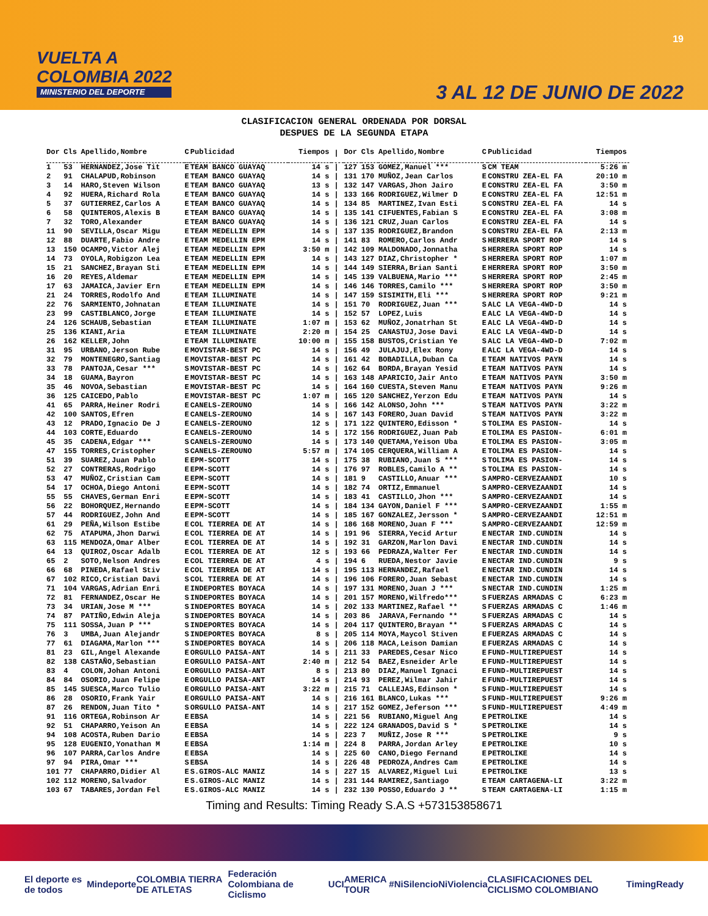VUELTA A
COLOMBIA 2022
MINISTERIO DEL DEPORTE
3 AL 12 DE JUNIO DE 2022
19
CLASIFICACION GENERAL ORDENADA POR DORSAL
DESPUES DE LA SEGUNDA ETAPA
| Dor | Cls | Apellido,Nombre | C | Publicidad | Tiempos | / | Dor | Cls | Apellido,Nombre | C | Publicidad | Tiempos |
| --- | --- | --- | --- | --- | --- | --- | --- | --- | --- | --- | --- | --- |
| 1 | 53 | HERNANDEZ,Jose Tit | E | TEAM BANCO GUAYAQ | 14 s | / | 127 | 153 | GOMEZ,Manuel *** | S | CM TEAM | 5:26 m |
| 2 | 91 | CHALAPUD,Robinson | E | TEAM BANCO GUAYAQ | 14 s | / | 131 | 170 | MUÑOZ,Jean Carlos | E | CONSTRU ZEA-EL FA | 20:10 m |
| 3 | 14 | HARO,Steven Wilson | E | TEAM BANCO GUAYAQ | 13 s | / | 132 | 147 | VARGAS,Jhon Jairo | E | CONSTRU ZEA-EL FA | 3:50 m |
| 4 | 92 | HUERA,Richard Rola | E | TEAM BANCO GUAYAQ | 14 s | / | 133 | 166 | RODRIGUEZ,Wilmer D | E | CONSTRU ZEA-EL FA | 12:51 m |
| 5 | 37 | GUTIERREZ,Carlos A | E | TEAM BANCO GUAYAQ | 14 s | / | 134 | 85 | MARTINEZ,Ivan Esti | S | CONSTRU ZEA-EL FA | 14 s |
| 6 | 58 | QUINTEROS,Alexis B | E | TEAM BANCO GUAYAQ | 14 s | / | 135 | 141 | CIFUENTES,Fabian S | E | CONSTRU ZEA-EL FA | 3:08 m |
| 7 | 32 | TORO,Alexander | E | TEAM BANCO GUAYAQ | 14 s | / | 136 | 121 | CRUZ,Juan Carlos | E | CONSTRU ZEA-EL FA | 14 s |
| 11 | 90 | SEVILLA,Oscar Migu | E | TEAM MEDELLIN EPM | 14 s | / | 137 | 135 | RODRIGUEZ,Brandon | S | CONSTRU ZEA-EL FA | 2:13 m |
| 12 | 88 | DUARTE,Fabio Andre | E | TEAM MEDELLIN EPM | 14 s | / | 141 | 83 | ROMERO,Carlos Andr | S | HERRERA SPORT ROP | 14 s |
| 13 | 150 | OCAMPO,Victor Alej | E | TEAM MEDELLIN EPM | 3:50 m | / | 142 | 109 | MALDONADO,Jonnatha | S | HERRERA SPORT ROP | 14 s |
| 14 | 73 | OYOLA,Robigzon Lea | E | TEAM MEDELLIN EPM | 14 s | / | 143 | 127 | DIAZ,Christopher * | S | HERRERA SPORT ROP | 1:07 m |
| 15 | 21 | SANCHEZ,Brayan Sti | E | TEAM MEDELLIN EPM | 14 s | / | 144 | 149 | SIERRA,Brian Santi | E | HERRERA SPORT ROP | 3:50 m |
| 16 | 20 | REYES,Aldemar | E | TEAM MEDELLIN EPM | 14 s | / | 145 | 139 | VALBUENA,Mario *** | S | HERRERA SPORT ROP | 2:45 m |
| 17 | 63 | JAMAICA,Javier Ern | E | TEAM MEDELLIN EPM | 14 s | / | 146 | 146 | TORRES,Camilo *** | S | HERRERA SPORT ROP | 3:50 m |
| 21 | 24 | TORRES,Rodolfo And | E | TEAM ILLUMINATE | 14 s | / | 147 | 159 | SISIMITH,Eli *** | S | HERRERA SPORT ROP | 9:21 m |
| 22 | 76 | SARMIENTO,Johnatan | E | TEAM ILLUMINATE | 14 s | / | 151 | 70 | RODRIGUEZ,Juan *** | S | ALC LA VEGA-4WD-D | 14 s |
| 23 | 99 | CASTIBLANCO,Jorge | E | TEAM ILLUMINATE | 14 s | / | 152 | 57 | LOPEZ,Luis | E | ALC LA VEGA-4WD-D | 14 s |
| 24 | 126 | SCHAUB,Sebastian | E | TEAM ILLUMINATE | 1:07 m | / | 153 | 62 | MUÑOZ,Jonatrhan St | E | ALC LA VEGA-4WD-D | 14 s |
| 25 | 136 | KIANI,Aria | E | TEAM ILLUMINATE | 2:20 m | / | 154 | 25 | CANASTUJ,Jose Davi | E | ALC LA VEGA-4WD-D | 14 s |
| 26 | 162 | KELLER,John | E | TEAM ILLUMINATE | 10:00 m | / | 155 | 158 | BUSTOS,Cristian Ye | S | ALC LA VEGA-4WD-D | 7:02 m |
| 31 | 95 | URBANO,Jerson Rube | E | MOVISTAR-BEST PC | 14 s | / | 156 | 49 | JULAJUJ,Elex Rony | E | ALC LA VEGA-4WD-D | 14 s |
| 32 | 79 | MONTENEGRO,Santiag | E | MOVISTAR-BEST PC | 14 s | / | 161 | 42 | BOBADILLA,Duban Ca | E | TEAM NATIVOS PAYN | 14 s |
| 33 | 78 | PANTOJA,Cesar *** | S | MOVISTAR-BEST PC | 14 s | / | 162 | 64 | BORDA,Brayan Yesid | E | TEAM NATIVOS PAYN | 14 s |
| 34 | 18 | GUAMA,Bayron | E | MOVISTAR-BEST PC | 14 s | / | 163 | 148 | APARICIO,Jair Anto | E | TEAM NATIVOS PAYN | 3:50 m |
| 35 | 46 | NOVOA,Sebastian | E | MOVISTAR-BEST PC | 14 s | / | 164 | 160 | CUESTA,Steven Manu | E | TEAM NATIVOS PAYN | 9:26 m |
| 36 | 125 | CAICEDO,Pablo | E | MOVISTAR-BEST PC | 1:07 m | / | 165 | 120 | SANCHEZ,Yerzon Edu | E | TEAM NATIVOS PAYN | 14 s |
| 41 | 65 | PARRA,Heiner Rodri | E | CANELS-ZEROUNO | 14 s | / | 166 | 142 | ALONSO,John *** | S | TEAM NATIVOS PAYN | 3:22 m |
| 42 | 100 | SANTOS,Efren | E | CANELS-ZEROUNO | 14 s | / | 167 | 143 | FORERO,Juan David | S | TEAM NATIVOS PAYN | 3:22 m |
| 43 | 12 | PRADO,Ignacio De J | E | CANELS-ZEROUNO | 12 s | / | 171 | 122 | QUINTERO,Edisson * | S | TOLIMA ES PASION- | 14 s |
| 44 | 103 | CORTE,Eduardo | E | CANELS-ZEROUNO | 14 s | / | 172 | 156 | RODRIGUEZ,Juan Pab | E | TOLIMA ES PASION- | 6:01 m |
| 45 | 35 | CADENA,Edgar *** | S | CANELS-ZEROUNO | 14 s | / | 173 | 140 | QUETAMA,Yeison Uba | E | TOLIMA ES PASION- | 3:05 m |
| 47 | 155 | TORRES,Cristopher | S | CANELS-ZEROUNO | 5:57 m | / | 174 | 105 | CERQUERA,William A | E | TOLIMA ES PASION- | 14 s |
| 51 | 39 | SUAREZ,Juan Pablo | E | EPM-SCOTT | 14 s | / | 175 | 38 | RUBIANO,Juan S *** | S | TOLIMA ES PASION- | 14 s |
| 52 | 27 | CONTRERAS,Rodrigo | E | EPM-SCOTT | 14 s | / | 176 | 97 | ROBLES,Camilo A ** | S | TOLIMA ES PASION- | 14 s |
| 53 | 47 | MUÑOZ,Cristian Cam | E | EPM-SCOTT | 14 s | / | 181 | 9 | CASTILLO,Anuar *** | S | AMPRO-CERVEZAANDI | 10 s |
| 54 | 17 | OCHOA,Diego Antoni | E | EPM-SCOTT | 14 s | / | 182 | 74 | ORTIZ,Emmanuel | S | AMPRO-CERVEZAANDI | 14 s |
| 55 | 55 | CHAVES,German Enri | E | EPM-SCOTT | 14 s | / | 183 | 41 | CASTILLO,Jhon *** | S | AMPRO-CERVEZAANDI | 14 s |
| 56 | 22 | BOHORQUEZ,Hernando | E | EPM-SCOTT | 14 s | / | 184 | 134 | GAYON,Daniel F *** | S | AMPRO-CERVEZAANDI | 1:55 m |
| 57 | 44 | RODRIGUEZ,John And | E | EPM-SCOTT | 14 s | / | 185 | 167 | GONZALEZ,Jersson * | S | AMPRO-CERVEZAANDI | 12:51 m |
| 61 | 29 | PEÑA,Wilson Estibe | E | COL TIERREA DE AT | 14 s | / | 186 | 168 | MORENO,Juan F *** | S | AMPRO-CERVEZAANDI | 12:59 m |
| 62 | 75 | ATAPUMA,Jhon Darwi | E | COL TIERREA DE AT | 14 s | / | 191 | 96 | SIERRA,Yecid Artur | E | NECTAR IND.CUNDIN | 14 s |
| 63 | 115 | MENDOZA,Omar Alber | E | COL TIERREA DE AT | 14 s | / | 192 | 31 | GARZON,Marlon Davi | E | NECTAR IND.CUNDIN | 14 s |
| 64 | 13 | QUIROZ,Oscar Adalb | E | COL TIERREA DE AT | 12 s | / | 193 | 66 | PEDRAZA,Walter Fer | E | NECTAR IND.CUNDIN | 14 s |
| 65 | 2 | SOTO,Nelson Andres | E | COL TIERREA DE AT | 4 s | / | 194 | 6 | RUEDA,Nestor Javie | E | NECTAR IND.CUNDIN | 9 s |
| 66 | 68 | PINEDA,Rafael Stiv | E | COL TIERREA DE AT | 14 s | / | 195 | 113 | HERNANDEZ,Rafael | E | NECTAR IND.CUNDIN | 14 s |
| 67 | 102 | RICO,Cristian Davi | S | COL TIERREA DE AT | 14 s | / | 196 | 106 | FORERO,Juan Sebast | E | NECTAR IND.CUNDIN | 14 s |
| 71 | 104 | VARGAS,Adrian Enri | E | INDEPORTES BOYACA | 14 s | / | 197 | 131 | MORENO,Juan J *** | S | NECTAR IND.CUNDIN | 1:25 m |
| 72 | 81 | FERNANDEZ,Oscar He | S | INDEPORTES BOYACA | 14 s | / | 201 | 157 | MORENO,Wilfredo*** | S | FUERZAS ARMADAS C | 6:23 m |
| 73 | 34 | URIAN,Jose M *** | S | INDEPORTES BOYACA | 14 s | / | 202 | 133 | MARTINEZ,Rafael ** | S | FUERZAS ARMADAS C | 1:46 m |
| 74 | 87 | PATIÑO,Edwin Aleja | S | INDEPORTES BOYACA | 14 s | / | 203 | 86 | JARAVA,Fernando ** | S | FUERZAS ARMADAS C | 14 s |
| 75 | 111 | SOSSA,Juan P *** | S | INDEPORTES BOYACA | 14 s | / | 204 | 117 | QUINTERO,Brayan ** | S | FUERZAS ARMADAS C | 14 s |
| 76 | 3 | UMBA,Juan Alejandr | S | INDEPORTES BOYACA | 8 s | / | 205 | 114 | MOYA,Maycol Stiven | E | FUERZAS ARMADAS C | 14 s |
| 77 | 61 | DIAGAMA,Marlon *** | S | INDEPORTES BOYACA | 14 s | / | 206 | 118 | MACA,Leison Damian | E | FUERZAS ARMADAS C | 14 s |
| 81 | 23 | GIL,Angel Alexande | E | ORGULLO PAISA-ANT | 14 s | / | 211 | 33 | PAREDES,Cesar Nico | E | FUND-MULTIREPUEST | 14 s |
| 82 | 138 | CASTAÑO,Sebastian | E | ORGULLO PAISA-ANT | 2:40 m | / | 212 | 54 | BAEZ,Esneider Arle | E | FUND-MULTIREPUEST | 14 s |
| 83 | 4 | COLON,Johan Antoni | E | ORGULLO PAISA-ANT | 8 s | / | 213 | 80 | DIAZ,Manuel Ignaci | E | FUND-MULTIREPUEST | 14 s |
| 84 | 84 | OSORIO,Juan Felipe | E | ORGULLO PAISA-ANT | 14 s | / | 214 | 93 | PEREZ,Wilmar Jahir | E | FUND-MULTIREPUEST | 14 s |
| 85 | 145 | SUESCA,Marco Tulio | E | ORGULLO PAISA-ANT | 3:22 m | / | 215 | 71 | CALLEJAS,Edinson * | S | FUND-MULTIREPUEST | 14 s |
| 86 | 28 | OSORIO,Frank Yair | E | ORGULLO PAISA-ANT | 14 s | / | 216 | 161 | BLANCO,Lukas *** | S | FUND-MULTIREPUEST | 9:26 m |
| 87 | 26 | RENDON,Juan Tito * | S | ORGULLO PAISA-ANT | 14 s | / | 217 | 152 | GOMEZ,Jeferson *** | S | FUND-MULTIREPUEST | 4:49 m |
| 91 | 116 | ORTEGA,Robinson Ar | E | EBSA | 14 s | / | 221 | 56 | RUBIANO,Miguel Ang | E | PETROLIKE | 14 s |
| 92 | 51 | CHAPARRO,Yeison An | E | EBSA | 14 s | / | 222 | 124 | GRANADOS,David S * | S | PETROLIKE | 14 s |
| 94 | 108 | ACOSTA,Ruben Dario | E | EBSA | 14 s | / | 223 | 7 | MUÑIZ,Jose R *** | S | PETROLIKE | 9 s |
| 95 | 128 | EUGENIO,Yonathan M | E | EBSA | 1:14 m | / | 224 | 8 | PARRA,Jordan Arley | E | PETROLIKE | 10 s |
| 96 | 107 | PARRA,Carlos Andre | E | EBSA | 14 s | / | 225 | 60 | CANO,Diego Fernand | E | PETROLIKE | 14 s |
| 97 | 94 | PIRA,Omar *** | S | EBSA | 14 s | / | 226 | 48 | PEDROZA,Andres Cam | E | PETROLIKE | 14 s |
| 101 | 77 | CHAPARRO,Didier Al | E | S.GIROS-ALC MANIZ | 14 s | / | 227 | 15 | ALVAREZ,Miguel Lui | E | PETROLIKE | 13 s |
| 102 | 112 | MORENO,Salvador | E | S.GIROS-ALC MANIZ | 14 s | / | 231 | 144 | RAMIREZ,Santiago | E | TEAM CARTAGENA-LI | 3:22 m |
| 103 | 67 | TABARES,Jordan Fel | E | S.GIROS-ALC MANIZ | 14 s | / | 232 | 130 | POSSO,Eduardo J ** | S | TEAM CARTAGENA-LI | 1:15 m |
Timing and Results: Timing Ready S.A.S +573153858671
El deporte es de todos Mindeporte COLOMBIA TIERRA DE ATLETAS Federación Colombiana de Ciclismo UCI AMERICA TOUR #NiSilencioNiViolencia CLASIFICACIONES DEL CICLISMO COLOMBIANO TimingReady